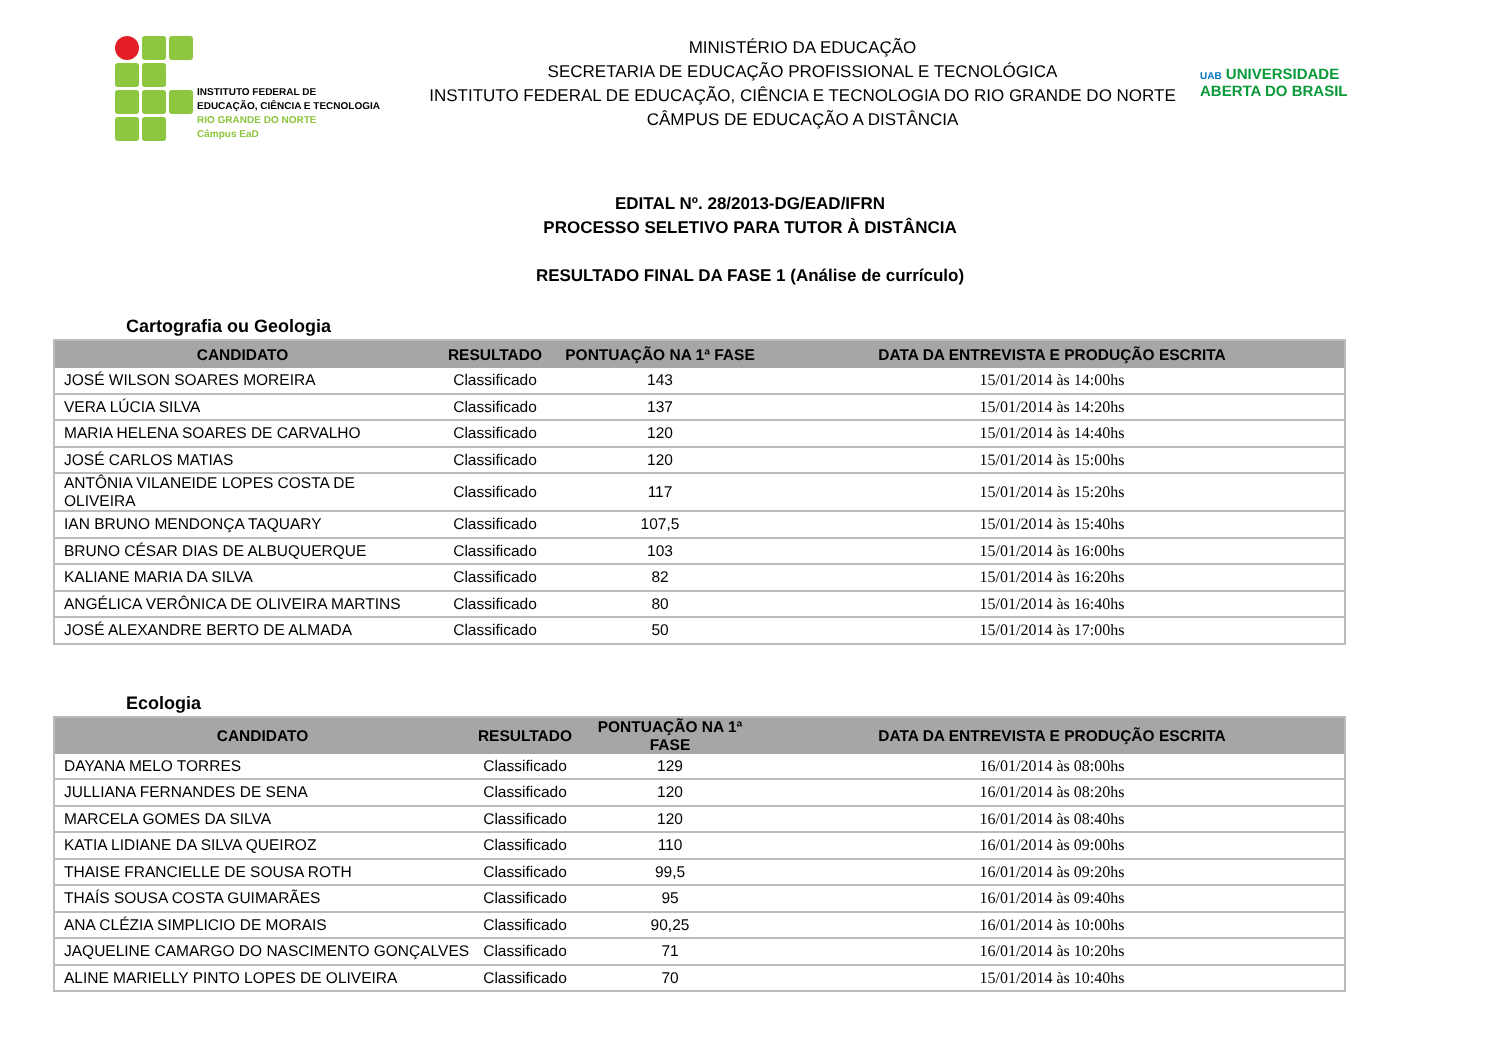INSTITUTO FEDERAL DE
EDUCAÇÃO, CIÊNCIA E TECNOLOGIA
RIO GRANDE DO NORTE
Câmpus EaD
MINISTÉRIO DA EDUCAÇÃO
SECRETARIA DE EDUCAÇÃO PROFISSIONAL E TECNOLÓGICA
INSTITUTO FEDERAL DE EDUCAÇÃO, CIÊNCIA E TECNOLOGIA DO RIO GRANDE DO NORTE
CÂMPUS DE EDUCAÇÃO A DISTÂNCIA
UAB UNIVERSIDADE
ABERTA DO BRASIL
EDITAL Nº. 28/2013-DG/EAD/IFRN
PROCESSO SELETIVO PARA TUTOR À DISTÂNCIA
RESULTADO FINAL DA FASE 1 (Análise de currículo)
Cartografia ou Geologia
| CANDIDATO | RESULTADO | PONTUAÇÃO NA 1ª FASE | DATA DA ENTREVISTA E PRODUÇÃO ESCRITA |
| --- | --- | --- | --- |
| JOSÉ WILSON SOARES MOREIRA | Classificado | 143 | 15/01/2014 às 14:00hs |
| VERA LÚCIA SILVA | Classificado | 137 | 15/01/2014 às 14:20hs |
| MARIA HELENA SOARES DE CARVALHO | Classificado | 120 | 15/01/2014 às 14:40hs |
| JOSÉ CARLOS MATIAS | Classificado | 120 | 15/01/2014 às 15:00hs |
| ANTÔNIA VILANEIDE LOPES COSTA DE OLIVEIRA | Classificado | 117 | 15/01/2014 às 15:20hs |
| IAN BRUNO MENDONÇA TAQUARY | Classificado | 107,5 | 15/01/2014 às 15:40hs |
| BRUNO CÉSAR DIAS DE ALBUQUERQUE | Classificado | 103 | 15/01/2014 às 16:00hs |
| KALIANE MARIA DA SILVA | Classificado | 82 | 15/01/2014 às 16:20hs |
| ANGÉLICA VERÔNICA DE OLIVEIRA MARTINS | Classificado | 80 | 15/01/2014 às 16:40hs |
| JOSÉ ALEXANDRE BERTO DE ALMADA | Classificado | 50 | 15/01/2014 às 17:00hs |
Ecologia
| CANDIDATO | RESULTADO | PONTUAÇÃO NA 1ª FASE | DATA DA ENTREVISTA E PRODUÇÃO ESCRITA |
| --- | --- | --- | --- |
| DAYANA MELO TORRES | Classificado | 129 | 16/01/2014 às 08:00hs |
| JULLIANA FERNANDES DE SENA | Classificado | 120 | 16/01/2014 às 08:20hs |
| MARCELA GOMES DA SILVA | Classificado | 120 | 16/01/2014 às 08:40hs |
| KATIA LIDIANE DA SILVA QUEIROZ | Classificado | 110 | 16/01/2014 às 09:00hs |
| THAISE FRANCIELLE DE SOUSA ROTH | Classificado | 99,5 | 16/01/2014 às 09:20hs |
| THAÍS SOUSA COSTA GUIMARÃES | Classificado | 95 | 16/01/2014 às 09:40hs |
| ANA CLÉZIA SIMPLICIO DE MORAIS | Classificado | 90,25 | 16/01/2014 às 10:00hs |
| JAQUELINE CAMARGO DO NASCIMENTO GONÇALVES | Classificado | 71 | 16/01/2014 às 10:20hs |
| ALINE MARIELLY PINTO LOPES DE OLIVEIRA | Classificado | 70 | 15/01/2014 às 10:40hs |